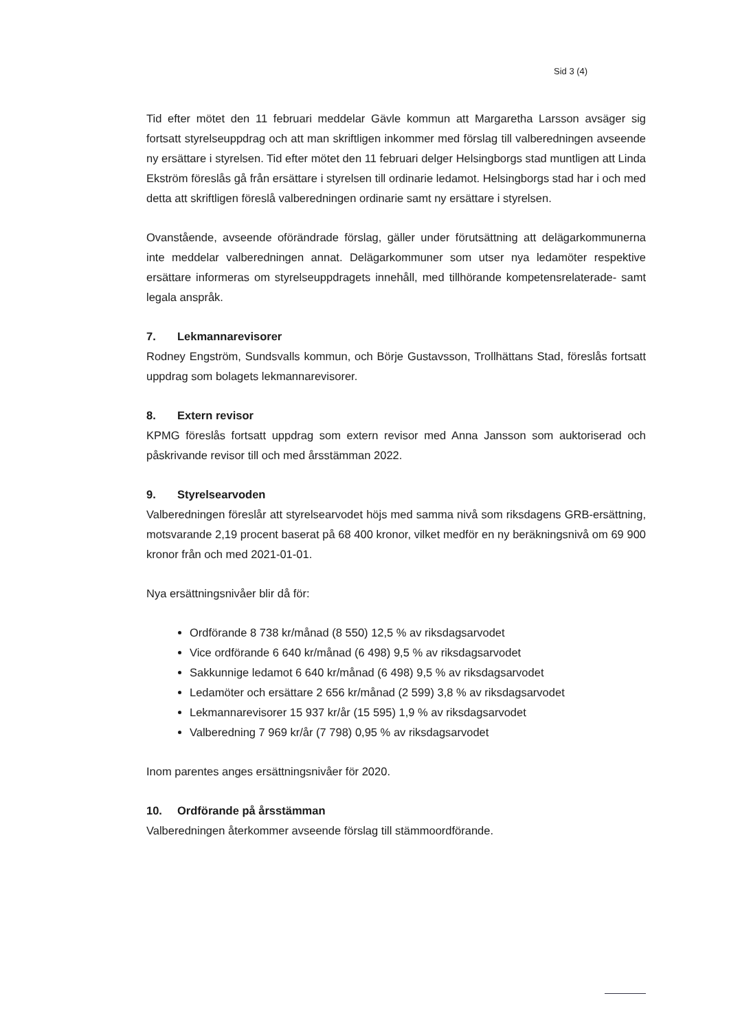Sid 3 (4)
Tid efter mötet den 11 februari meddelar Gävle kommun att Margaretha Larsson avsäger sig fortsatt styrelseuppdrag och att man skriftligen inkommer med förslag till valbered­ningen avseende ny ersättare i styrelsen. Tid efter mötet den 11 februari delger Helsing­borgs stad muntligen att Linda Ekström föreslås gå från ersättare i styrelsen till ordinarie ledamot. Helsingborgs stad har i och med detta att skriftligen föreslå valberedningen ordi­narie samt ny ersättare i styrelsen.
Ovanstående, avseende oförändrade förslag, gäller under förutsättning att delägarkommu­nerna inte meddelar valberedningen annat. Delägarkommuner som utser nya ledamöter respektive ersättare informeras om styrelseuppdragets innehåll, med tillhörande kompe­tensrelaterade- samt legala anspråk.
7. Lekmannarevisorer
Rodney Engström, Sundsvalls kommun, och Börje Gustavsson, Trollhättans Stad, föreslås fortsatt uppdrag som bolagets lekmannarevisorer.
8. Extern revisor
KPMG föreslås fortsatt uppdrag som extern revisor med Anna Jansson som auktoriserad och påskrivande revisor till och med årsstämman 2022.
9. Styrelsearvoden
Valberedningen föreslår att styrelsearvodet höjs med samma nivå som riksdagens GRB-er­sättning, motsvarande 2,19 procent baserat på 68 400 kronor, vilket medför en ny beräk­ningsnivå om 69 900 kronor från och med 2021-01-01.
Nya ersättningsnivåer blir då för:
Ordförande 8 738 kr/månad (8 550) 12,5 % av riksdagsarvodet
Vice ordförande 6 640 kr/månad (6 498) 9,5 % av riksdagsarvodet
Sakkunnige ledamot 6 640 kr/månad (6 498) 9,5 % av riksdagsarvodet
Ledamöter och ersättare 2 656 kr/månad (2 599) 3,8 % av riksdagsarvodet
Lekmannarevisorer 15 937 kr/år (15 595) 1,9 % av riksdagsarvodet
Valberedning 7 969 kr/år (7 798) 0,95 % av riksdagsarvodet
Inom parentes anges ersättningsnivåer för 2020.
10. Ordförande på årsstämman
Valberedningen återkommer avseende förslag till stämmoordförande.